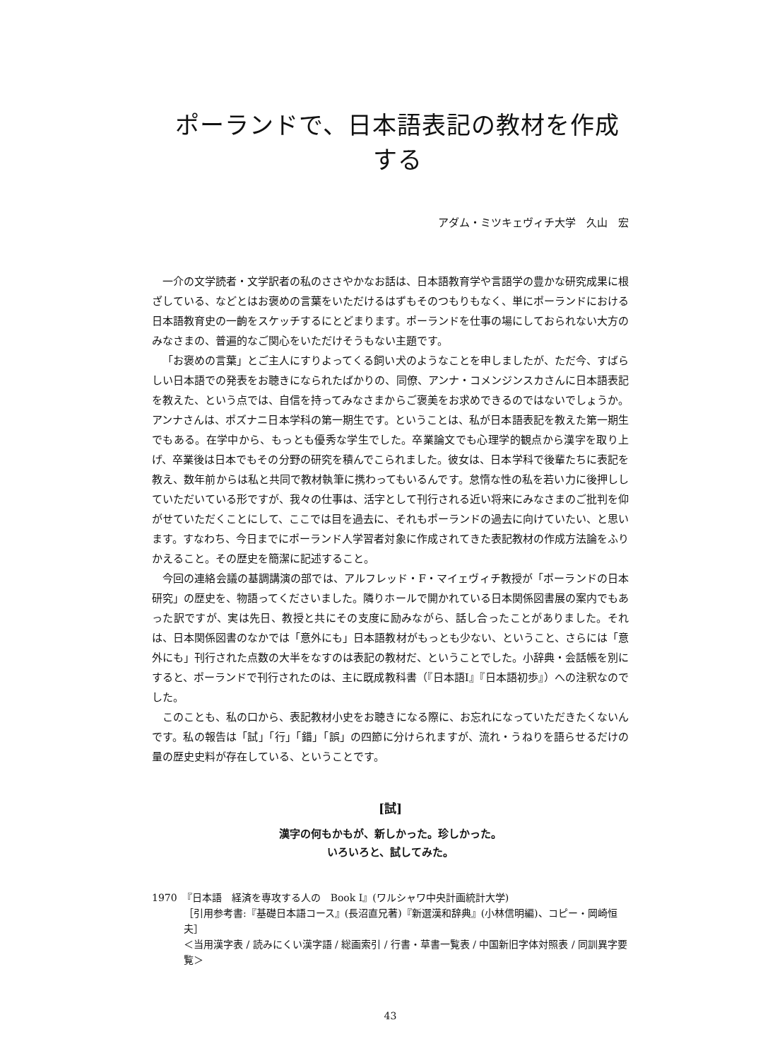ポーランドで、日本語表記の教材を作成する
アダム・ミツキェヴィチ大学　久山　宏
一介の文学読者・文学訳者の私のささやかなお話は、日本語教育学や言語学の豊かな研究成果に根ざしている、などとはお褒めの言葉をいただけるはずもそのつもりもなく、単にポーランドにおける日本語教育史の一齣をスケッチするにとどまります。ポーランドを仕事の場にしておられない大方のみなさまの、普遍的なご関心をいただけそうもない主題です。
「お褒めの言葉」とご主人にすりよってくる飼い犬のようなことを申しましたが、ただ今、すばらしい日本語での発表をお聴きになられたばかりの、同僚、アンナ・コメンジンスカさんに日本語表記を教えた、という点では、自信を持ってみなさまからご褒美をお求めできるのではないでしょうか。アンナさんは、ポズナニ日本学科の第一期生です。ということは、私が日本語表記を教えた第一期生でもある。在学中から、もっとも優秀な学生でした。卒業論文でも心理学的観点から漢字を取り上げ、卒業後は日本でもその分野の研究を積んでこられました。彼女は、日本学科で後輩たちに表記を教え、数年前からは私と共同で教材執筆に携わってもいるんです。怠惰な性の私を若い力に後押ししていただいている形ですが、我々の仕事は、活字として刊行される近い将来にみなさまのご批判を仰がせていただくことにして、ここでは目を過去に、それもポーランドの過去に向けていたい、と思います。すなわち、今日までにポーランド人学習者対象に作成されてきた表記教材の作成方法論をふりかえること。その歴史を簡潔に記述すること。
今回の連絡会議の基調講演の部では、アルフレッド・F・マイェヴィチ教授が「ポーランドの日本研究」の歴史を、物語ってくださいました。隣りホールで開かれている日本関係図書展の案内でもあった訳ですが、実は先日、教授と共にその支度に励みながら、話し合ったことがありました。それは、日本関係図書のなかでは「意外にも」日本語教材がもっとも少ない、ということ、さらには「意外にも」刊行された点数の大半をなすのは表記の教材だ、ということでした。小辞典・会話帳を別にすると、ポーランドで刊行されたのは、主に既成教科書（『日本語I』『日本語初歩』）への注釈なのでした。
このことも、私の口から、表記教材小史をお聴きになる際に、お忘れになっていただきたくないんです。私の報告は「試」「行」「錯」「誤」の四節に分けられますが、流れ・うねりを語らせるだけの量の歴史史料が存在している、ということです。
[試]
漢字の何もかもが、新しかった。珍しかった。
いろいろと、試してみた。
1970　『日本語　経済を専攻する人の　Book I』(ワルシャワ中央計画統計大学)
［引用参考書:『基礎日本語コース』(長沼直兄著)『新選漢和辞典』(小林信明編)、コピー・岡崎恒夫］
＜当用漢字表 / 読みにくい漢字語 / 総画索引 / 行書・草書一覧表 / 中国新旧字体対照表 / 同訓異字要覧＞
43